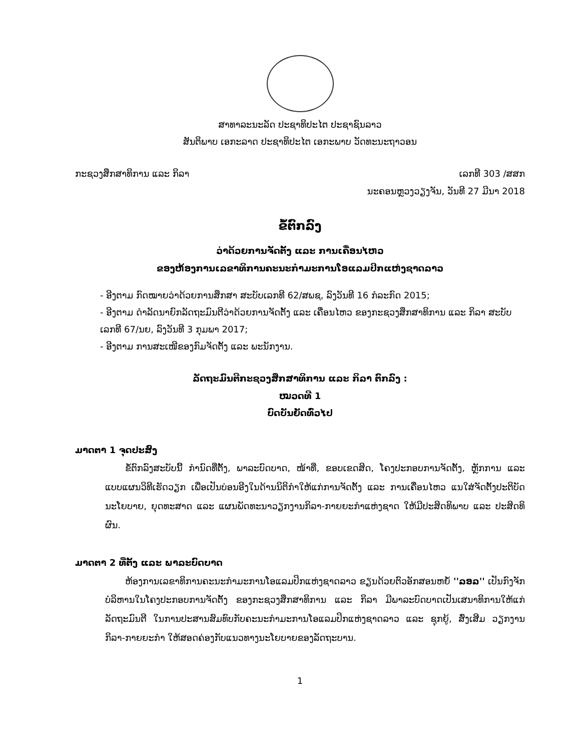ສາທາລະນະລັດ ປະຊາທິປະໄຕ ປະຊາຊົນລາວ
ສັນຕິພາບ ເອກະລາດ ປະຊາທິປະໄຕ ເອກະພາບ ວັດທະນະຖາວອນ
ກະຊວງສຶກສາທິການ ແລະ ກິລາ ເລກທີ 303 /ສສກ
ນະຄອນຫຼວງວຽງຈັນ, ວັນທີ 27 ມີນາ 2018
ຂໍ້ຕົກລົງ
ວ່າດ້ວຍການຈັດຕັ້ງ ແລະ ການເຄື່ອນໄຫວ
ຂອງຫ້ອງການເລຂາທິການຄະນະກຳມະການໂອແລມປິກແຫ່ງຊາດລາວ
- ອີງຕາມ ກົດໝາຍວ່າດ້ວຍການສຶກສາ ສະບັບເລກທີ 62/ສພຊ, ລົງວັນທີ 16 ກໍລະກົດ 2015;
- ອີງຕາມ ດຳລັດນາຍົກລັດຖະມົນຕີວ່າດ້ວຍການຈັດຕັ້ງ ແລະ ເຄື່ອນໄຫວ ຂອງກະຊວງສຶກສາທິການ ແລະ ກິລາ ສະບັບເລກທີ 67/ນຍ, ລົງວັນທີ 3 ກຸມພາ 2017;
- ອີງຕາມ ການສະເໜີຂອງກົມຈັດຕັ້ງ ແລະ ພະນັກງານ.
ລັດຖະມົນຕີກະຊວງສຶກສາທິການ ແລະ ກິລາ ຕົກລົງ :
ໝວດທີ 1
ບົດບັນຍັດທົ່ວໄປ
ມາດຕາ 1 ຈຸດປະສົງ
ຂໍ້ຕົກລົງສະບັບນີ້ ກຳນົດທີ່ຕັ້ງ, ພາລະບົດບາດ, ໜ້າທີ່, ຂອບເຂດສິດ, ໂຄງປະກອບການຈັດຕັ້ງ, ຫຼັກການ ແລະ ແບບແຜນວິທີເຮັດວຽກ ເພື່ອເປັນບ່ອນອີງໃນດ້ານນິຕິກຳໃຫ້ແກ່ການຈັດຕັ້ງ ແລະ ການເຄື່ອນໄຫວ ແນໃສ່ຈັດຕັ້ງປະຕິບັດ ນະໂຍບາຍ, ຍຸດທະສາດ ແລະ ແຜນພັດທະນາວຽກງານກິລາ-ກາຍຍະກຳແຫ່ງຊາດ ໃຫ້ມີປະສິດທິພາບ ແລະ ປະສິດທິຜົນ.
ມາດຕາ 2 ທີ່ຕັ້ງ ແລະ ພາລະບົດບາດ
ຫ້ອງການເລຂາທິການຄະນະກຳມະການໂອແລມປິກແຫ່ງຊາດລາວ ຂຽນດ້ວຍຕົວອັກສອນຫຍໍ້ ''ລອລ'' ເປັນກົງຈັກບໍລິຫານໃນໂຄງປະກອບການຈັດຕັ້ງ ຂອງກະຊວງສຶກສາທິການ ແລະ ກິລາ ມີພາລະບົດບາດເປັນເສນາທິການໃຫ້ແກ່ລັດຖະມົນຕີ ໃນການປະສານສົມທົບກັບຄະນະກຳມະການໂອແລມປິກແຫ່ງຊາດລາວ ແລະ ຊຸກຍູ້, ສົ່ງເສີມ ວຽກງານກິລາ-ກາຍຍະກຳ ໃຫ້ສອດຄ່ອງກັບແນວທາງນະໂຍບາຍຂອງລັດຖະບານ.
1